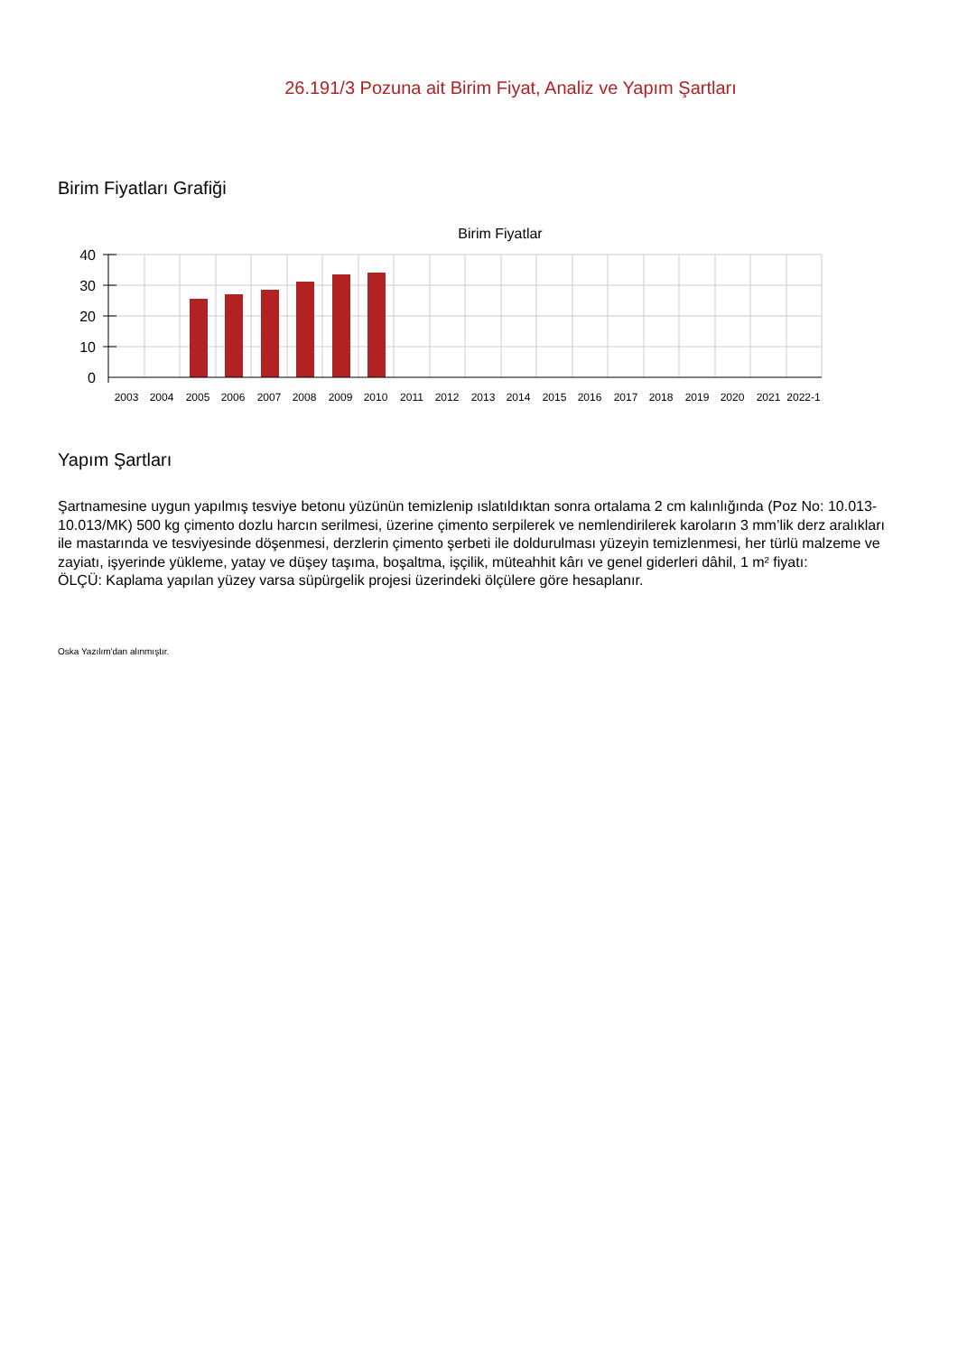26.191/3 Pozuna ait Birim Fiyat, Analiz ve Yapım Şartları
Birim Fiyatları Grafiği
Birim Fiyatlar
40
30
20
10
0
2003
2004
2005
2006
2007
2008
2009
2010
2011
2012
2013
2014
2015
2016
2017
2018
2019
2020
2021
2022-1
Yapım Şartları
Şartnamesine uygun yapılmış tesviye betonu yüzünün temizlenip ıslatıldıktan sonra ortalama 2 cm kalınlığında (Poz No: 10.013-10.013/MK) 500 kg çimento dozlu harcın serilmesi, üzerine çimento serpilerek ve nemlendirilerek karoların 3 mm’lik derz aralıkları ile mastarında ve tesviyesinde döşenmesi, derzlerin çimento şerbeti ile doldurulması yüzeyin temizlenmesi, her türlü malzeme ve zayiatı, işyerinde yükleme, yatay ve düşey taşıma, boşaltma, işçilik, müteahhit kârı ve genel giderleri dâhil, 1 m² fiyatı:
ÖLÇÜ: Kaplama yapılan yüzey varsa süpürgelik projesi üzerindeki ölçülere göre hesaplanır.
Oska Yazılım'dan alınmıştır.